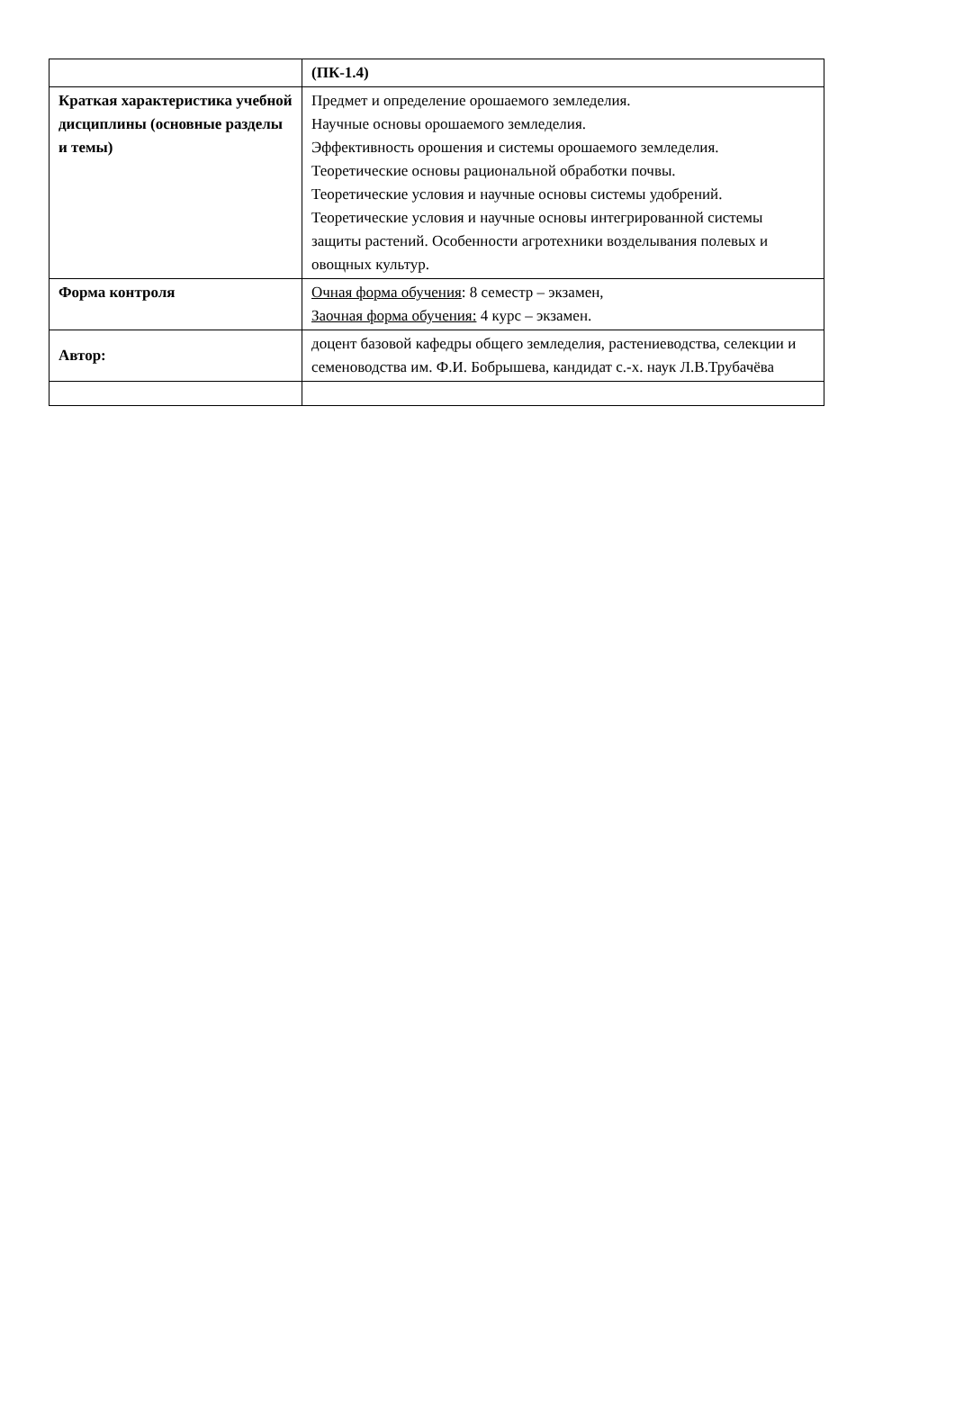| | (ПК-1.4) |
| Краткая характеристика учебной дисциплины (основные разделы и темы) | Предмет и определение орошаемого земледелия. Научные основы орошаемого земледелия. Эффективность орошения и системы орошаемого земледелия. Теоретические основы рациональной обработки почвы. Теоретические условия и научные основы системы удобрений. Теоретические условия и научные основы интегрированной системы защиты растений. Особенности агротехники возделывания полевых и овощных культур. |
| Форма контроля | Очная форма обучения : 8 семестр – экзамен, Заочная форма обучения: 4 курс – экзамен. |
| Автор: | доцент базовой кафедры общего земледелия, растениеводства, селекции и семеноводства им. Ф.И. Бобрышева, кандидат с.-х. наук Л.В.Трубачёва |